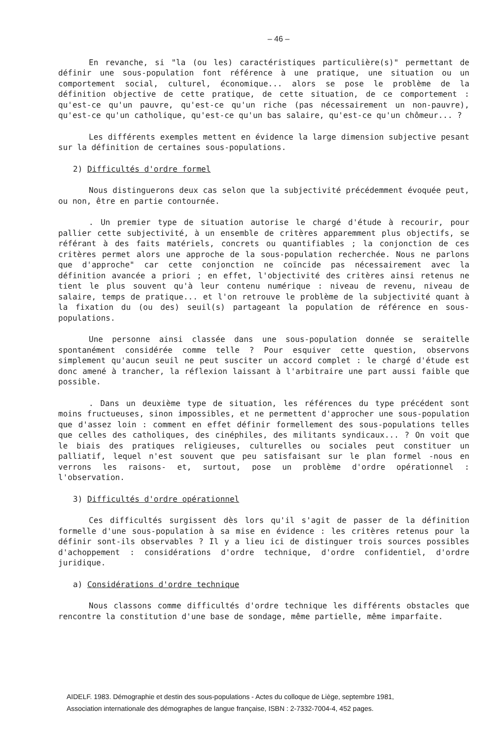– 46 –
En revanche, si "la (ou les) caractéristiques particulière(s)" permettant de définir une sous-population font référence à une pratique, une situation ou un comportement social, culturel, économique... alors se pose le problème de la définition objective de cette pratique, de cette situation, de ce comportement : qu'est-ce qu'un pauvre, qu'est-ce qu'un riche (pas nécessairement un non-pauvre), qu'est-ce qu'un catholique, qu'est-ce qu'un bas salaire, qu'est-ce qu'un chômeur... ?
Les différents exemples mettent en évidence la large dimension subjective pesant sur la définition de certaines sous-populations.
2) Difficultés d'ordre formel
Nous distinguerons deux cas selon que la subjectivité précédemment évoquée peut, ou non, être en partie contournée.
. Un premier type de situation autorise le chargé d'étude à recourir, pour pallier cette subjectivité, à un ensemble de critères apparemment plus objectifs, se référant à des faits matériels, concrets ou quantifiables ; la conjonction de ces critères permet alors une approche de la sous-population recherchée. Nous ne parlons que d'approche" car cette conjonction ne coïncide pas nécessairement avec la définition avancée a priori ; en effet, l'objectivité des critères ainsi retenus ne tient le plus souvent qu'à leur contenu numérique : niveau de revenu, niveau de salaire, temps de pratique... et l'on retrouve le problème de la subjectivité quant à la fixation du (ou des) seuil(s) partageant la population de référence en sous-populations.
Une personne ainsi classée dans une sous-population donnée se seraitelle spontanément considérée comme telle ? Pour esquiver cette question, observons simplement qu'aucun seuil ne peut susciter un accord complet : le chargé d'étude est donc amené à trancher, la réflexion laissant à l'arbitraire une part aussi faible que possible.
. Dans un deuxième type de situation, les références du type précédent sont moins fructueuses, sinon impossibles, et ne permettent d'approcher une sous-population que d'assez loin : comment en effet définir formellement des sous-populations telles que celles des catholiques, des cinéphiles, des militants syndicaux... ? On voit que le biais des pratiques religieuses, culturelles ou sociales peut constituer un palliatif, lequel n'est souvent que peu satisfaisant sur le plan formel -nous en verrons les raisons- et, surtout, pose un problème d'ordre opérationnel : l'observation.
3) Difficultés d'ordre opérationnel
Ces difficultés surgissent dès lors qu'il s'agit de passer de la définition formelle d'une sous-population à sa mise en évidence : les critères retenus pour la définir sont-ils observables ? Il y a lieu ici de distinguer trois sources possibles d'achoppement : considérations d'ordre technique, d'ordre confidentiel, d'ordre juridique.
a) Considérations d'ordre technique
Nous classons comme difficultés d'ordre technique les différents obstacles que rencontre la constitution d'une base de sondage, même partielle, même imparfaite.
AIDELF. 1983. Démographie et destin des sous-populations - Actes du colloque de Liège, septembre 1981,
Association internationale des démographes de langue française, ISBN : 2-7332-7004-4, 452 pages.